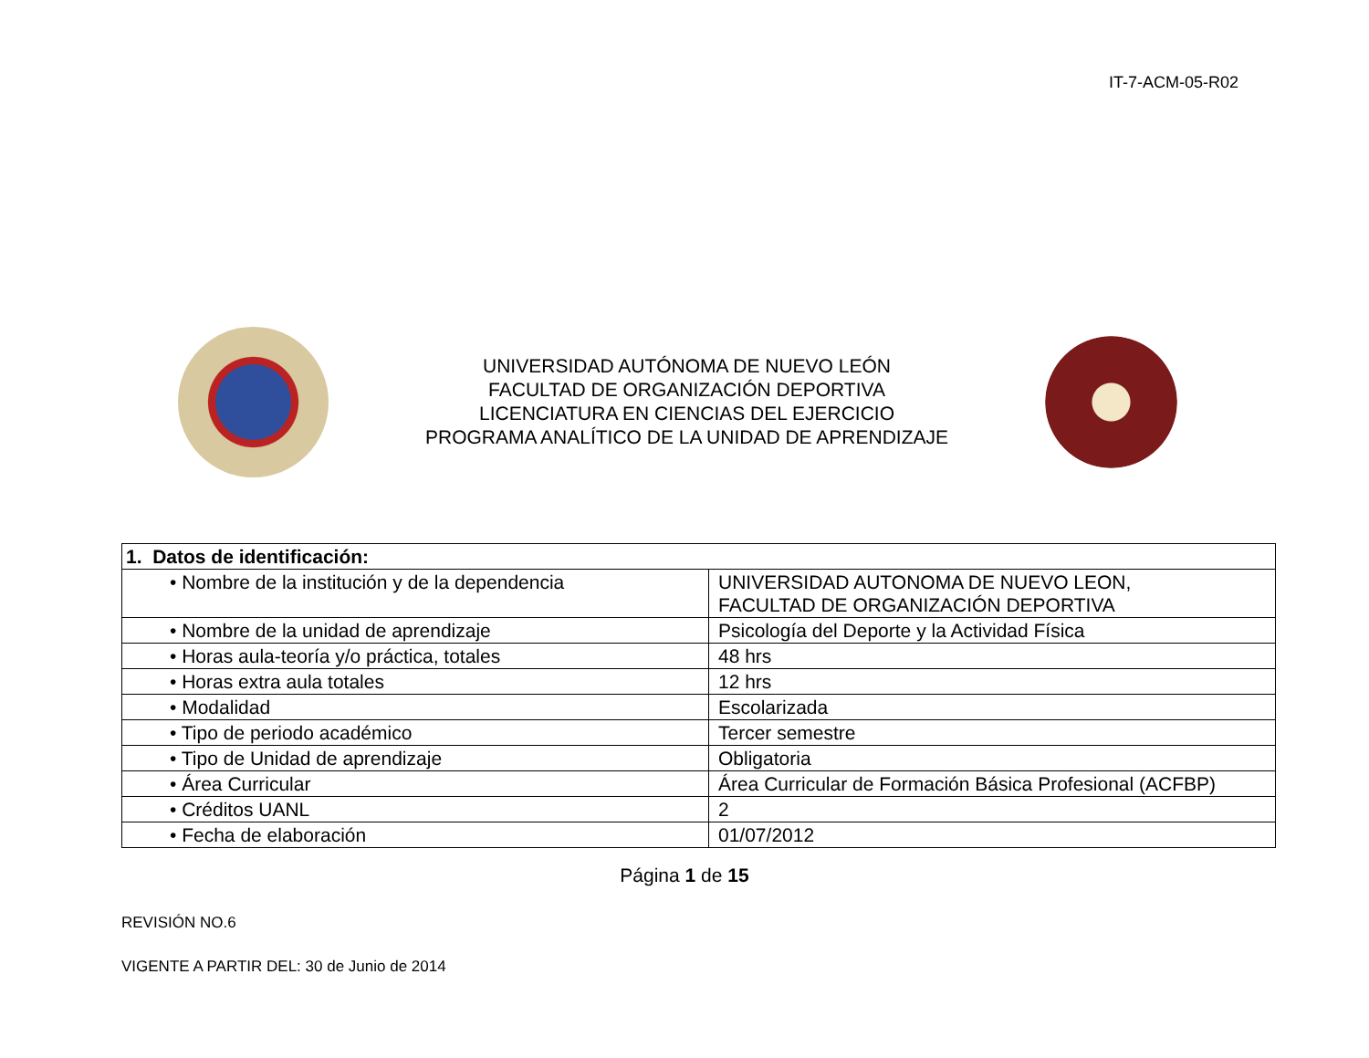IT-7-ACM-05-R02
UNIVERSIDAD AUTÓNOMA DE NUEVO LEÓN
FACULTAD DE ORGANIZACIÓN DEPORTIVA
LICENCIATURA EN CIENCIAS DEL EJERCICIO
PROGRAMA ANALÍTICO DE LA UNIDAD DE APRENDIZAJE
| 1. Datos de identificación: | |
| • Nombre de la institución y de la dependencia | UNIVERSIDAD AUTONOMA DE NUEVO LEON, FACULTAD DE ORGANIZACIÓN DEPORTIVA |
| • Nombre de la unidad de aprendizaje | Psicología del Deporte y la Actividad Física |
| • Horas aula-teoría y/o práctica, totales | 48 hrs |
| • Horas extra aula totales | 12 hrs |
| • Modalidad | Escolarizada |
| • Tipo de periodo académico | Tercer semestre |
| • Tipo de Unidad de aprendizaje | Obligatoria |
| • Área Curricular | Área Curricular de Formación Básica Profesional (ACFBP) |
| • Créditos UANL | 2 |
| • Fecha de elaboración | 01/07/2012 |
Página 1 de 15
REVISIÓN NO.6
VIGENTE A PARTIR DEL: 30 de Junio de 2014